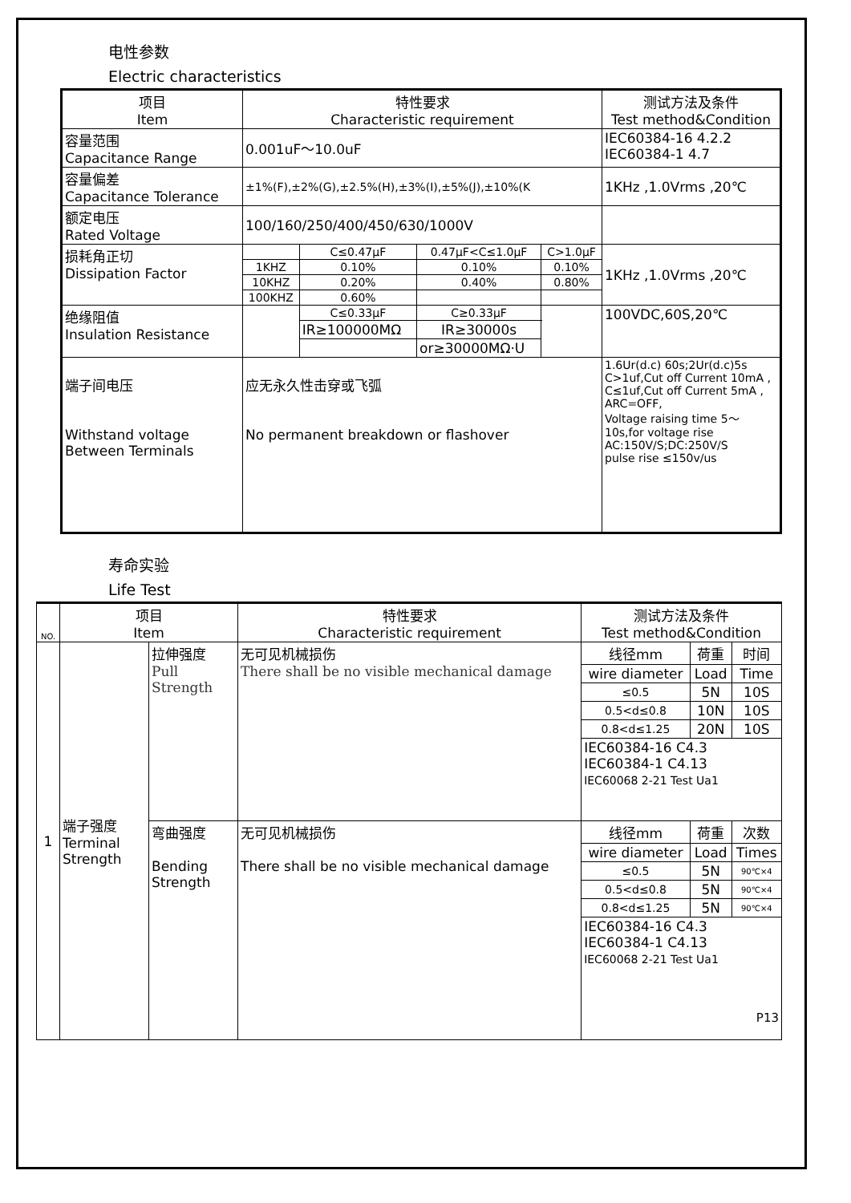电性参数
Electric characteristics
| 项目 Item | 特性要求 Characteristic requirement | | | | | 测试方法及条件 Test method&Condition |
| --- | --- | --- | --- | --- | --- | --- |
| 容量范围 Capacitance Range | 0.001uF～10.0uF | | | | | IEC60384-16 4.2.2 IEC60384-1 4.7 |
| 容量偏差 Capacitance Tolerance | ±1%(F),±2%(G),±2.5%(H),±3%(I),±5%(J),±10%(K | | | | | 1KHz ,1.0Vrms ,20℃ |
| 额定电压 Rated Voltage | 100/160/250/400/450/630/1000V | | | | | |
| 损耗角正切 Dissipation Factor | | C≤0.47μF | 0.47μF<C≤1.0μF | | C>1.0μF | 1KHz ,1.0Vrms ,20℃ |
| | 1KHZ | 0.10% | 0.10% | | 0.10% | |
| | 10KHZ | 0.20% | 0.40% | | 0.80% | |
| | 100KHZ | 0.60% | | | | |
| 绝缘阻值 Insulation Resistance | | C≤0.33μF | | C≥0.33μF | | 100VDC,60S,20℃ |
| | | IR≥100000MΩ | | IR≥30000s | | |
| | | | | or≥30000MΩ·U | | |
| 端子间电压 Withstand voltage Between Terminals | 应无永久性击穿或飞弧 No permanent breakdown or flashover | | | | | 1.6Ur(d.c) 60s;2Ur(d.c)5s C>1uf,Cut off Current 10mA , C≤1uf,Cut off Current 5mA , ARC=OFF, Voltage raising time 5～10s,for voltage rise AC:150V/S;DC:250V/S pulse rise ≤150v/us |
寿命实验
Life Test
| NO. | 项目 Item | | 特性要求 Characteristic requirement | 测试方法及条件 Test method&Condition | | |
| --- | --- | --- | --- | --- | --- | --- |
| 1 | 端子强度 Terminal Strength | 拉伸强度 Pull Strength | 无可见机械损伤 There shall be no visible mechanical damage | 线径mm | 荷重 | 时间 |
| | | | | wire diameter | Load | Time |
| | | | | ≤0.5 | 5N | 10S |
| | | | | 0.5<d≤0.8 | 10N | 10S |
| | | | | 0.8<d≤1.25 | 20N | 10S |
| | | | | IEC60384-16 C4.3 IEC60384-1 C4.13 IEC60068 2-21 Test Ua1 | | |
| | | 弯曲强度 Bending Strength | 无可见机械损伤 There shall be no visible mechanical damage | 线径mm | 荷重 | 次数 |
| | | | | wire diameter | Load | Times |
| | | | | ≤0.5 | 5N | 90℃×4 |
| | | | | 0.5<d≤0.8 | 5N | 90℃×4 |
| | | | | 0.8<d≤1.25 | 5N | 90℃×4 |
| | | | | IEC60384-16 C4.3 IEC60384-1 C4.13 IEC60068 2-21 Test Ua1 P13 | | |